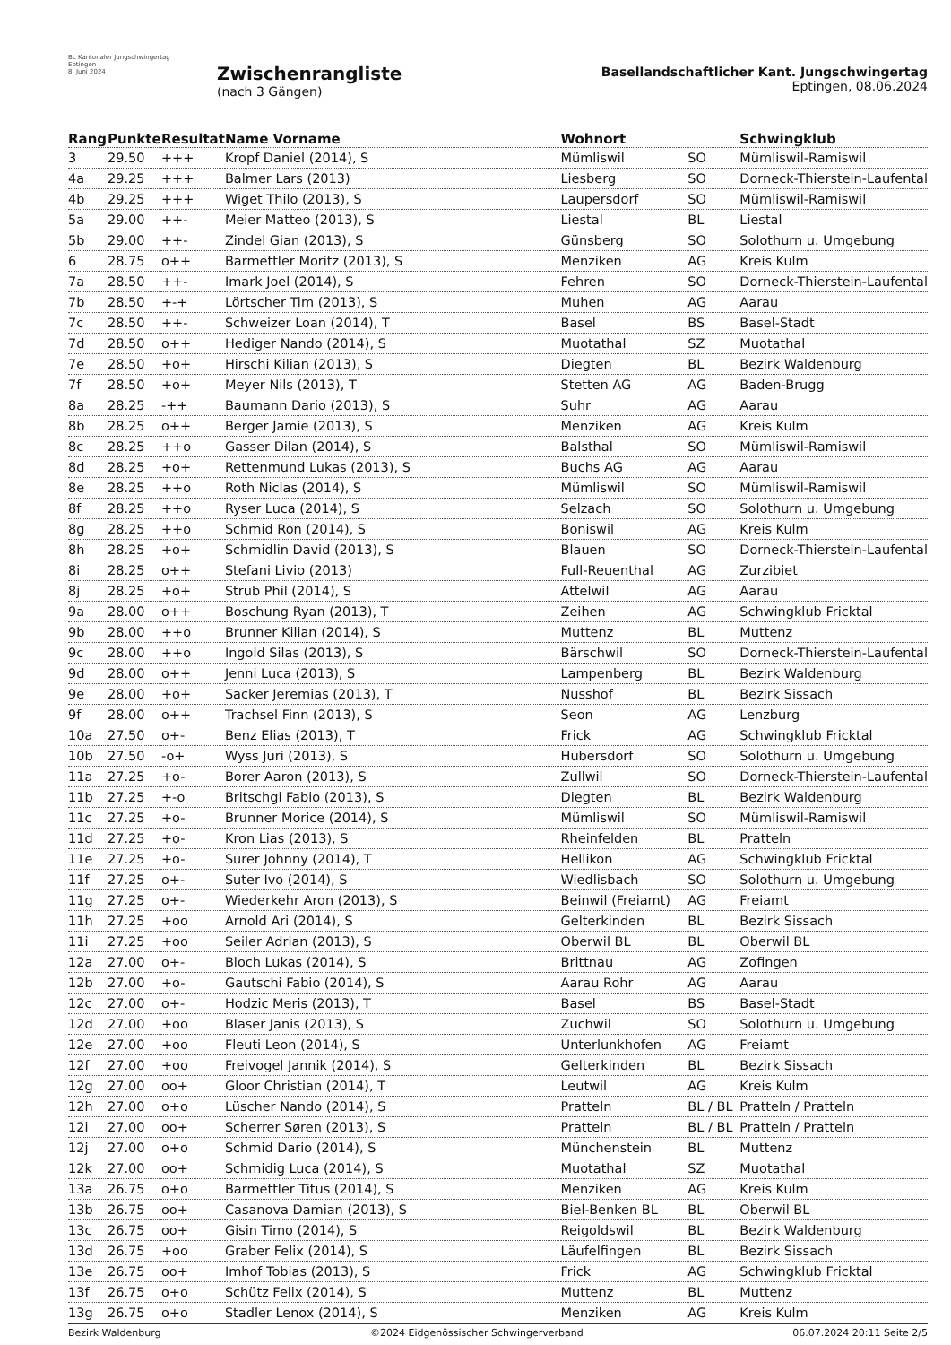BL Kantonaler Jungschwingertag Eptingen
8. Juni 2024
Zwischenrangliste
(nach 3 Gängen)
Basellandschaftlicher Kant. Jungschwingertag
Eptingen, 08.06.2024
| Rang | Punkte | Resultat | Name Vorname | Wohnort | | Schwingklub |
| --- | --- | --- | --- | --- | --- | --- |
| 3 | 29.50 | +++ | Kropf Daniel (2014), S | Mümliswil | SO | Mümliswil-Ramiswil |
| 4a | 29.25 | +++ | Balmer Lars (2013) | Liesberg | SO | Dorneck-Thierstein-Laufental |
| 4b | 29.25 | +++ | Wiget Thilo (2013), S | Laupersdorf | SO | Mümliswil-Ramiswil |
| 5a | 29.00 | ++- | Meier Matteo (2013), S | Liestal | BL | Liestal |
| 5b | 29.00 | ++- | Zindel Gian (2013), S | Günsberg | SO | Solothurn u. Umgebung |
| 6 | 28.75 | o++ | Barmettler Moritz (2013), S | Menziken | AG | Kreis Kulm |
| 7a | 28.50 | ++- | Imark Joel (2014), S | Fehren | SO | Dorneck-Thierstein-Laufental |
| 7b | 28.50 | +-+ | Lörtscher Tim (2013), S | Muhen | AG | Aarau |
| 7c | 28.50 | ++- | Schweizer Loan (2014), T | Basel | BS | Basel-Stadt |
| 7d | 28.50 | o++ | Hediger Nando (2014), S | Muotathal | SZ | Muotathal |
| 7e | 28.50 | +o+ | Hirschi Kilian (2013), S | Diegten | BL | Bezirk Waldenburg |
| 7f | 28.50 | +o+ | Meyer Nils (2013), T | Stetten AG | AG | Baden-Brugg |
| 8a | 28.25 | -++ | Baumann Dario (2013), S | Suhr | AG | Aarau |
| 8b | 28.25 | o++ | Berger Jamie (2013), S | Menziken | AG | Kreis Kulm |
| 8c | 28.25 | ++o | Gasser Dilan (2014), S | Balsthal | SO | Mümliswil-Ramiswil |
| 8d | 28.25 | +o+ | Rettenmund Lukas (2013), S | Buchs AG | AG | Aarau |
| 8e | 28.25 | ++o | Roth Niclas (2014), S | Mümliswil | SO | Mümliswil-Ramiswil |
| 8f | 28.25 | ++o | Ryser Luca (2014), S | Selzach | SO | Solothurn u. Umgebung |
| 8g | 28.25 | ++o | Schmid Ron (2014), S | Boniswil | AG | Kreis Kulm |
| 8h | 28.25 | +o+ | Schmidlin David (2013), S | Blauen | SO | Dorneck-Thierstein-Laufental |
| 8i | 28.25 | o++ | Stefani Livio (2013) | Full-Reuenthal | AG | Zurzibiet |
| 8j | 28.25 | +o+ | Strub Phil (2014), S | Attelwil | AG | Aarau |
| 9a | 28.00 | o++ | Boschung Ryan (2013), T | Zeihen | AG | Schwingklub Fricktal |
| 9b | 28.00 | ++o | Brunner Kilian (2014), S | Muttenz | BL | Muttenz |
| 9c | 28.00 | ++o | Ingold Silas (2013), S | Bärschwil | SO | Dorneck-Thierstein-Laufental |
| 9d | 28.00 | o++ | Jenni Luca (2013), S | Lampenberg | BL | Bezirk Waldenburg |
| 9e | 28.00 | +o+ | Sacker Jeremias (2013), T | Nusshof | BL | Bezirk Sissach |
| 9f | 28.00 | o++ | Trachsel Finn (2013), S | Seon | AG | Lenzburg |
| 10a | 27.50 | o+- | Benz Elias (2013), T | Frick | AG | Schwingklub Fricktal |
| 10b | 27.50 | -o+ | Wyss Juri (2013), S | Hubersdorf | SO | Solothurn u. Umgebung |
| 11a | 27.25 | +o- | Borer Aaron (2013), S | Zullwil | SO | Dorneck-Thierstein-Laufental |
| 11b | 27.25 | +-o | Britschgi Fabio (2013), S | Diegten | BL | Bezirk Waldenburg |
| 11c | 27.25 | +o- | Brunner Morice (2014), S | Mümliswil | SO | Mümliswil-Ramiswil |
| 11d | 27.25 | +o- | Kron Lias (2013), S | Rheinfelden | BL | Pratteln |
| 11e | 27.25 | +o- | Surer Johnny (2014), T | Hellikon | AG | Schwingklub Fricktal |
| 11f | 27.25 | o+- | Suter Ivo (2014), S | Wiedlisbach | SO | Solothurn u. Umgebung |
| 11g | 27.25 | o+- | Wiederkehr Aron (2013), S | Beinwil (Freiamt) | AG | Freiamt |
| 11h | 27.25 | +oo | Arnold Ari (2014), S | Gelterkinden | BL | Bezirk Sissach |
| 11i | 27.25 | +oo | Seiler Adrian (2013), S | Oberwil BL | BL | Oberwil BL |
| 12a | 27.00 | o+- | Bloch Lukas (2014), S | Brittnau | AG | Zofingen |
| 12b | 27.00 | +o- | Gautschi Fabio (2014), S | Aarau Rohr | AG | Aarau |
| 12c | 27.00 | o+- | Hodzic Meris (2013), T | Basel | BS | Basel-Stadt |
| 12d | 27.00 | +oo | Blaser Janis (2013), S | Zuchwil | SO | Solothurn u. Umgebung |
| 12e | 27.00 | +oo | Fleuti Leon (2014), S | Unterlunkhofen | AG | Freiamt |
| 12f | 27.00 | +oo | Freivogel Jannik (2014), S | Gelterkinden | BL | Bezirk Sissach |
| 12g | 27.00 | oo+ | Gloor Christian (2014), T | Leutwil | AG | Kreis Kulm |
| 12h | 27.00 | o+o | Lüscher Nando (2014), S | Pratteln | BL / BL | Pratteln / Pratteln |
| 12i | 27.00 | oo+ | Scherrer Søren (2013), S | Pratteln | BL / BL | Pratteln / Pratteln |
| 12j | 27.00 | o+o | Schmid Dario (2014), S | Münchenstein | BL | Muttenz |
| 12k | 27.00 | oo+ | Schmidig Luca (2014), S | Muotathal | SZ | Muotathal |
| 13a | 26.75 | o+o | Barmettler Titus (2014), S | Menziken | AG | Kreis Kulm |
| 13b | 26.75 | oo+ | Casanova Damian (2013), S | Biel-Benken BL | BL | Oberwil BL |
| 13c | 26.75 | oo+ | Gisin Timo (2014), S | Reigoldswil | BL | Bezirk Waldenburg |
| 13d | 26.75 | +oo | Graber Felix (2014), S | Läufelfingen | BL | Bezirk Sissach |
| 13e | 26.75 | oo+ | Imhof Tobias (2013), S | Frick | AG | Schwingklub Fricktal |
| 13f | 26.75 | o+o | Schütz Felix (2014), S | Muttenz | BL | Muttenz |
| 13g | 26.75 | o+o | Stadler Lenox (2014), S | Menziken | AG | Kreis Kulm |
Bezirk Waldenburg ©2024 Eidgenössischer Schwingerverband 06.07.2024 20:11 Seite 2/5